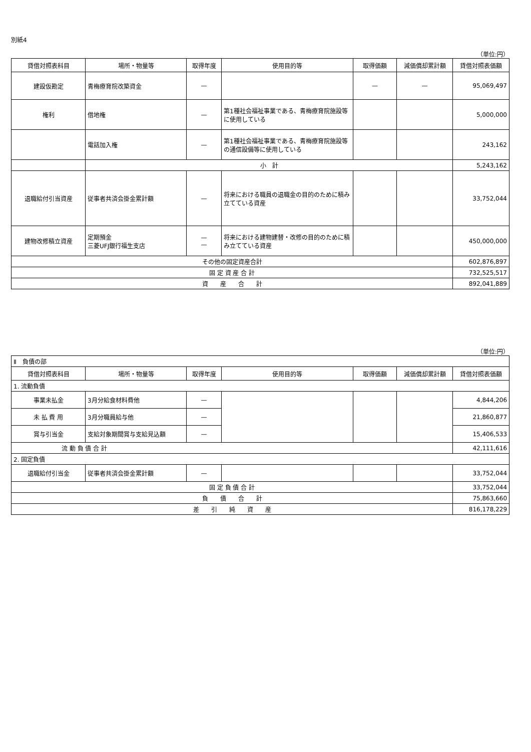別紙4
（単位:円）
| 貸借対照表科目 | 場所・物量等 | 取得年度 | 使用目的等 | 取得価額 | 減価償却累計額 | 貸借対照表価額 |
| --- | --- | --- | --- | --- | --- | --- |
| 建設仮勘定 | 青梅療育院改築資金 | — | | — | — | 95,069,497 |
| 権利 | 借地権 | — | 第1種社会福祉事業である、青梅療育院施設等に使用している | | | 5,000,000 |
| | 電話加入権 | — | 第1種社会福祉事業である、青梅療育院施設等の通信設備等に使用している | | | 243,162 |
| | 小 計 | | | | | 5,243,162 |
| 退職給付引当資産 | 従事者共済会掛金累計額 | — | 将来における職員の退職金の目的のために積み立てている資産 | | | 33,752,044 |
| 建物改修積立資産 | 定期預金 三菱UFJ銀行福生支店 | — — | 将来における建物建替・改修の目的のために積み立てている資産 | | | 450,000,000 |
| その他の固定資産合計 | | | | | | 602,876,897 |
| 固 定 資 産 合 計 | | | | | | 732,525,517 |
| 資 産 合 計 | | | | | | 892,041,889 |
（単位:円）
| Ⅱ 負債の部 | | | | | | |
| 貸借対照表科目 | 場所・物量等 | 取得年度 | 使用目的等 | 取得価額 | 減価償却累計額 | 貸借対照表価額 |
| 1. 流動負債 | | | | | | |
| 事業未払金 | 3月分給食材料費他 | — | | | | 4,844,206 |
| 未 払 費 用 | 3月分職員給与他 | — | | | | 21,860,877 |
| 賞与引当金 | 支給対象期間賞与支給見込額 | — | | | | 15,406,533 |
| 流 動 負 債 合 計 | | | | | | 42,111,616 |
| 2. 固定負債 | | | | | | |
| 退職給付引当金 | 従事者共済会掛金累計額 | — | | | | 33,752,044 |
| 固 定 負 債 合 計 | | | | | | 33,752,044 |
| 負 債 合 計 | | | | | | 75,863,660 |
| 差 引 純 資 産 | | | | | | 816,178,229 |